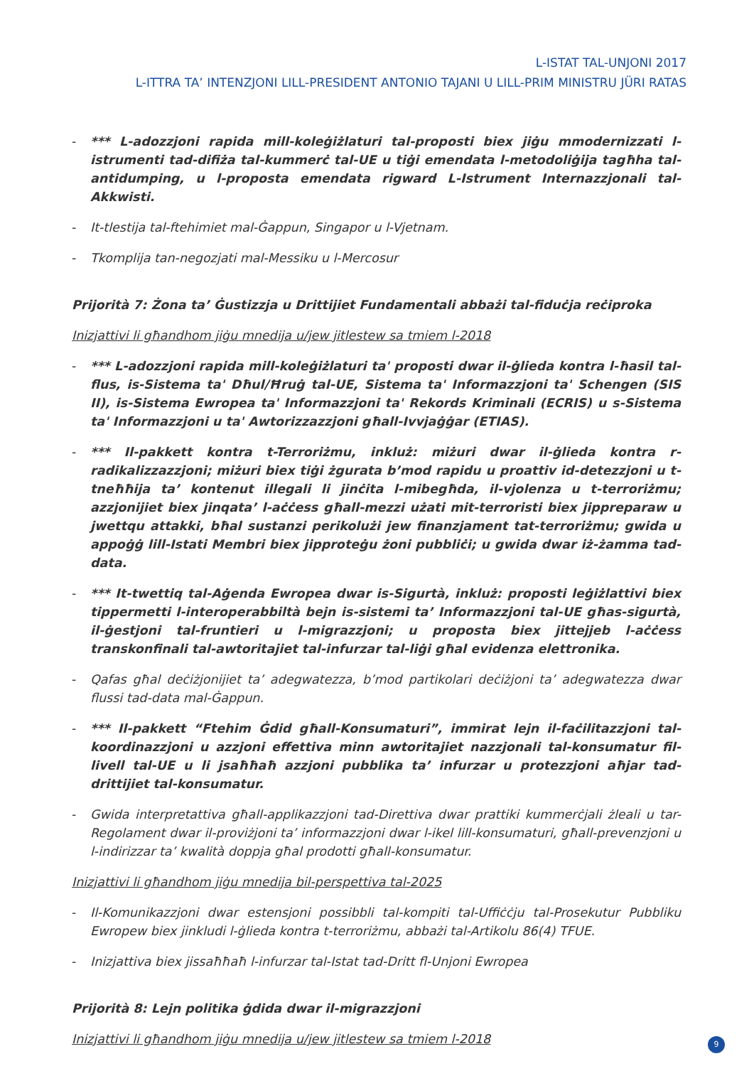L-ISTAT TAL-UNJONI 2017
L-ITTRA TA’ INTENZJONI LILL-PRESIDENT ANTONIO TAJANI U LILL-PRIM MINISTRU JÜRI RATAS
- *** L-adozzjoni rapida mill-koleġiżlaturi tal-proposti biex jiġu mmodernizzati l-istrumenti tad-difiża tal-kummerċ tal-UE u tiġi emendata l-metodoliġija tagħha tal-antidumping, u l-proposta emendata rigward L-Istrument Internazzjonali tal-Akkwisti.
- It-tlestija tal-ftehimiet mal-Ġappun, Singapor u l-Vjetnam.
- Tkomplija tan-negozjati mal-Messiku u l-Mercosur
Prijorità 7: Żona ta’ Ġustizzja u Drittijiet Fundamentali abbażi tal-fiduċja reċiproka
Inizjattivi li għandhom jiġu mnedija u/jew jitlestew sa tmiem l-2018
- *** L-adozzjoni rapida mill-koleġiżlaturi ta' proposti dwar il-ġlieda kontra l-ħasil tal-flus, is-Sistema ta' Dħul/Ħruġ tal-UE, Sistema ta' Informazzjoni ta' Schengen (SIS II), is-Sistema Ewropea ta' Informazzjoni ta' Rekords Kriminali (ECRIS) u s-Sistema ta' Informazzjoni u ta' Awtorizzazzjoni għall-Ivvjaġġar (ETIAS).
- *** Il-pakkett kontra t-Terroriżmu, inkluż: miżuri dwar il-ġlieda kontra r-radikalizzazzjoni; miżuri biex tiġi żgurata b’mod rapidu u proattiv id-detezzjoni u t-tneħħija ta’ kontenut illegali li jinċita l-mibegħda, il-vjolenza u t-terroriżmu; azzjonijiet biex jinqata’ l-aċċess għall-mezzi użati mit-terroristi biex jippreparaw u jwettqu attakki, bħal sustanzi perikolużi jew finanzjament tat-terroriżmu; gwida u appoġġ lill-Istati Membri biex jipproteġu żoni pubbliċi; u gwida dwar iż-żamma tad-data.
- *** It-twettiq tal-Aġenda Ewropea dwar is-Sigurtà, inkluż: proposti leġiżlattivi biex tippermetti l-interoperabbiltà bejn is-sistemi ta’ Informazzjoni tal-UE għas-sigurtà, il-ġestjoni tal-fruntieri u l-migrazzjoni; u proposta biex jittejjeb l-aċċess transkonfinali tal-awtoritajiet tal-infurzar tal-liġi għal evidenza elettronika.
- Qafas għal deċiżjonijiet ta’ adegwatezza, b’mod partikolari deċiżjoni ta’ adegwatezza dwar flussi tad-data mal-Ġappun.
- *** Il-pakkett “Ftehim Ġdid għall-Konsumaturi”, immirat lejn il-faċilitazzjoni tal-koordinazzjoni u azzjoni effettiva minn awtoritajiet nazzjonali tal-konsumatur fil-livell tal-UE u li jsaħħaħ azzjoni pubblika ta’ infurzar u protezzjoni aħjar tad-drittijiet tal-konsumatur.
- Gwida interpretattiva għall-applikazzjoni tad-Direttiva dwar prattiki kummerċjali żleali u tar-Regolament dwar il-proviżjoni ta’ informazzjoni dwar l-ikel lill-konsumaturi, għall-prevenzjoni u l-indirizzar ta’ kwalità doppja għal prodotti għall-konsumatur.
Inizjattivi li għandhom jiġu mnedija bil-perspettiva tal-2025
- Il-Komunikazzjoni dwar estensjoni possibbli tal-kompiti tal-Uffiċċju tal-Prosekutur Pubbliku Ewropew biex jinkludi l-ġlieda kontra t-terroriżmu, abbażi tal-Artikolu 86(4) TFUE.
- Inizjattiva biex jissaħħaħ l-infurzar tal-Istat tad-Dritt fl-Unjoni Ewropea
Prijorità 8: Lejn politika ġdida dwar il-migrazzjoni
Inizjattivi li għandhom jiġu mnedija u/jew jitlestew sa tmiem l-2018
9